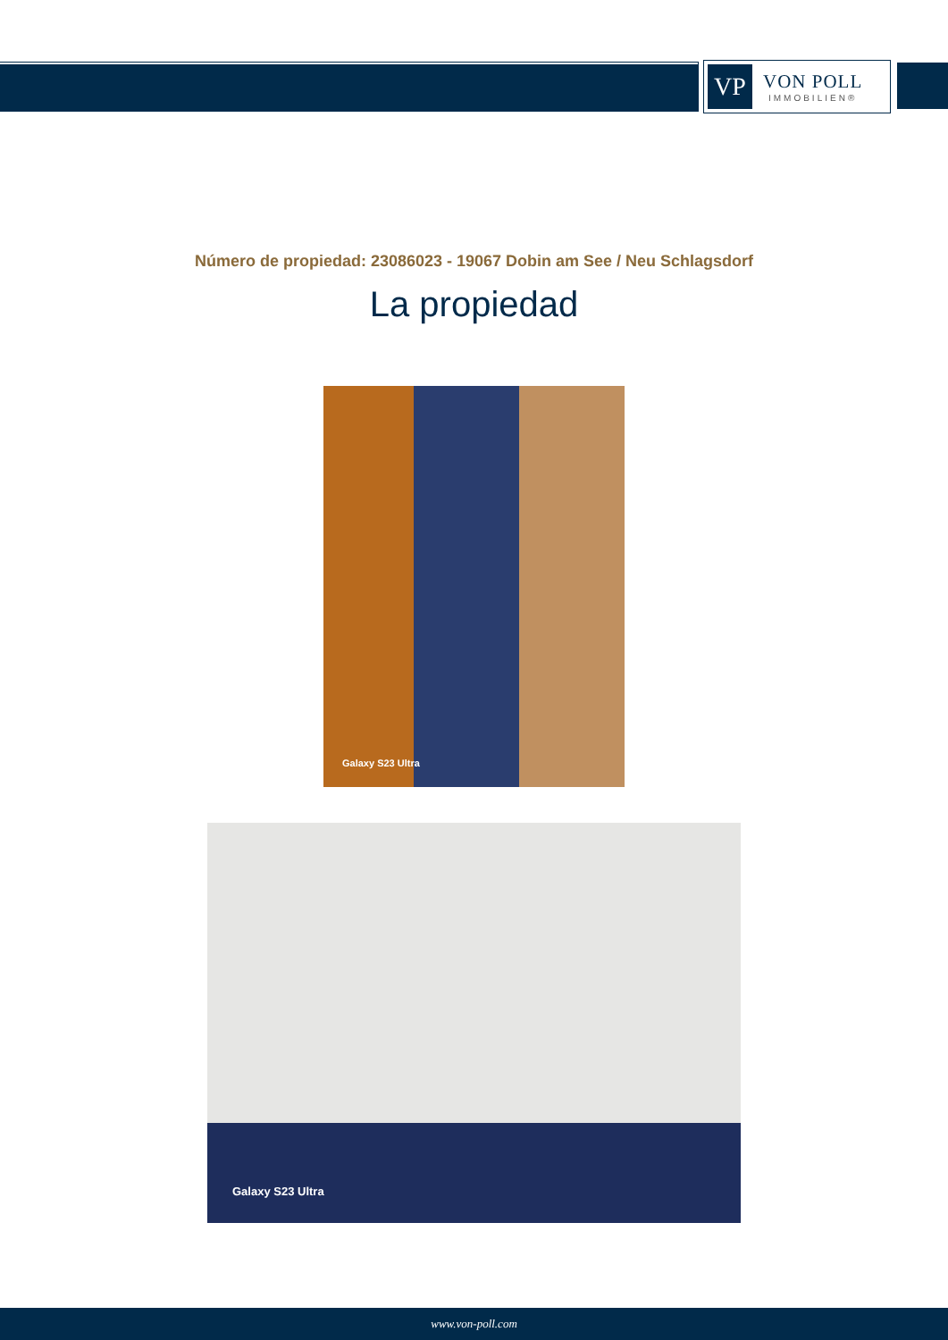VP
VON POLL
IMMOBILIEN®
Número de propiedad: 23086023 - 19067 Dobin am See / Neu Schlagsdorf
La propiedad
Galaxy S23 Ultra
Galaxy S23 Ultra
www.von-poll.com